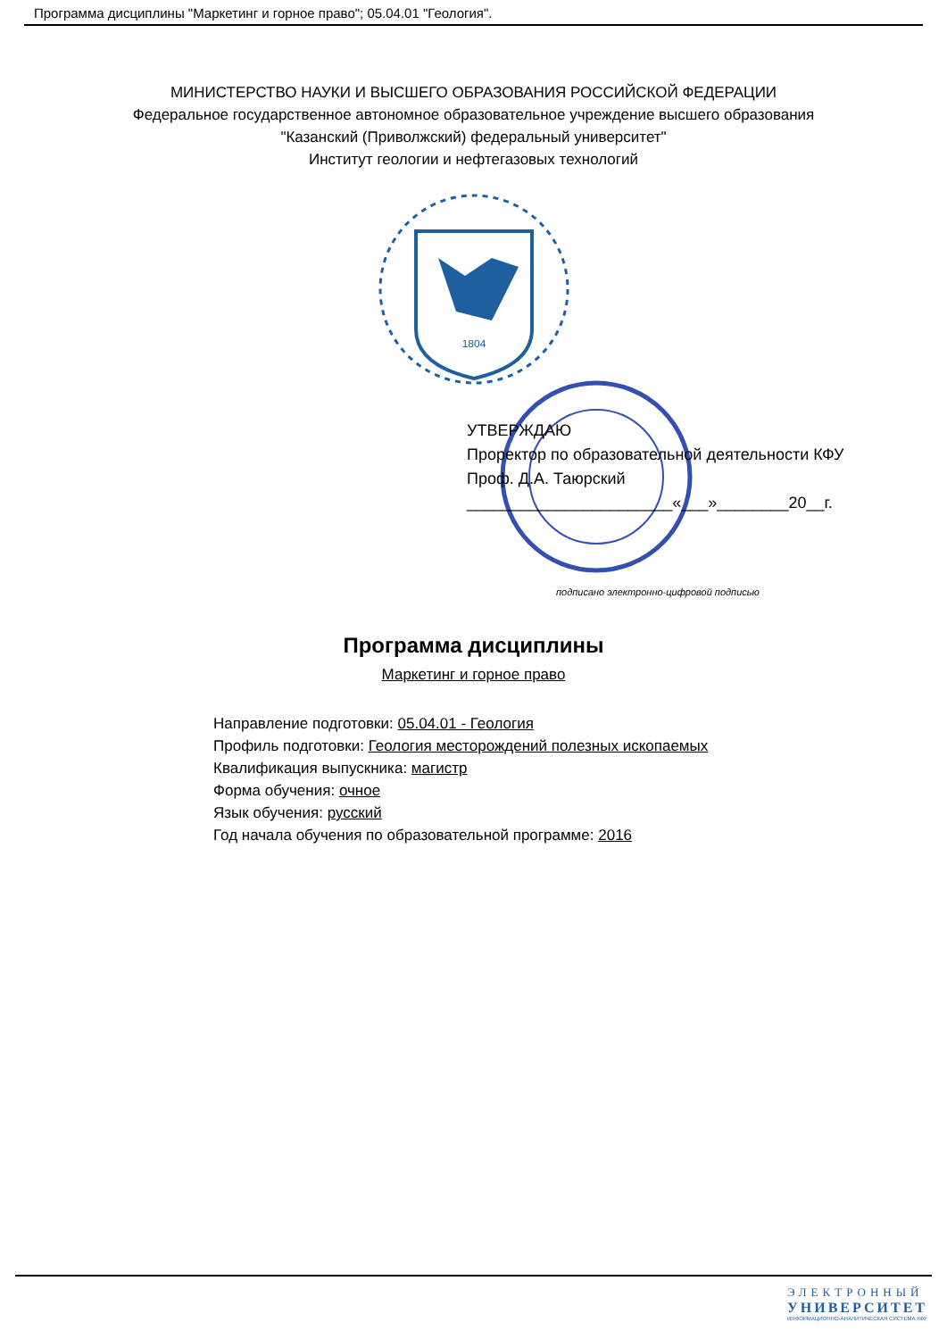Программа дисциплины "Маркетинг и горное право"; 05.04.01 "Геология".
МИНИСТЕРСТВО НАУКИ И ВЫСШЕГО ОБРАЗОВАНИЯ РОССИЙСКОЙ ФЕДЕРАЦИИ
Федеральное государственное автономное образовательное учреждение высшего образования
"Казанский (Приволжский) федеральный университет"
Институт геологии и нефтегазовых технологий
1804
УТВЕРЖДАЮ
Проректор по образовательной деятельности КФУ
Проф. Д.А. Таюрский
_______________________«___»________20__г.
подписано электронно-цифровой подписью
Программа дисциплины
Маркетинг и горное право
Направление подготовки: 05.04.01 - Геология
Профиль подготовки: Геология месторождений полезных ископаемых
Квалификация выпускника: магистр
Форма обучения: очное
Язык обучения: русский
Год начала обучения по образовательной программе: 2016
ЭЛЕКТРОННЫЙ
УНИВЕРСИТЕТ
ИНФОРМАЦИОННО-АНАЛИТИЧЕСКАЯ СИСТЕМА КФУ